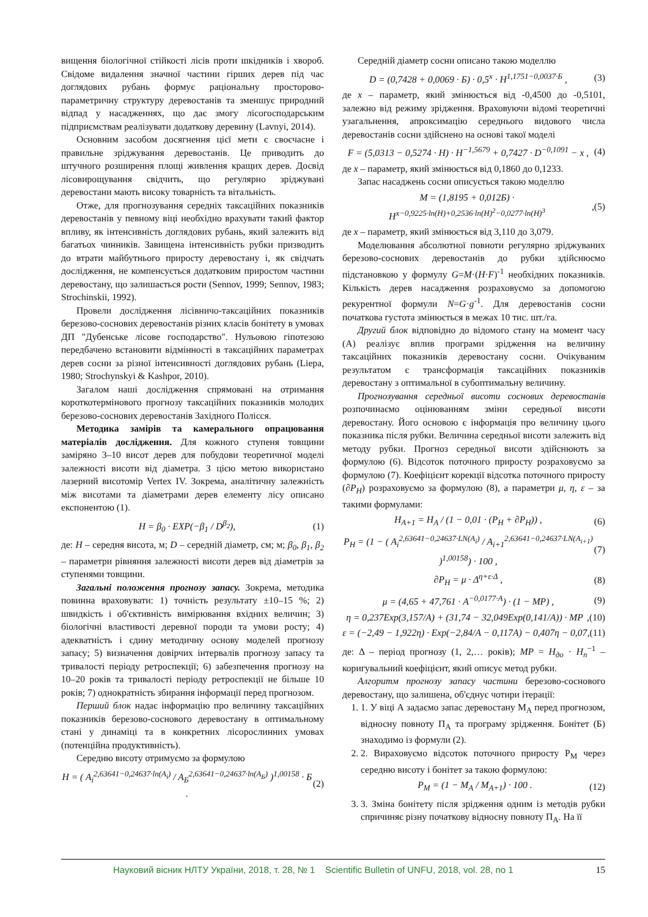вищення біологічної стійкості лісів проти шкідників і хвороб. Свідоме видалення значної частини гірших дерев під час доглядових рубань формує раціональну просторово-параметричну структуру деревостанів та зменшує природний відпад у насадженнях, що дає змогу лісогосподарським підприємствам реалізувати додаткову деревину (Lavnyi, 2014).
Основним засобом досягнення цієї мети є своєчасне і правильне зріджування деревостанів. Це приводить до штучного розширення площі живлення кращих дерев. Досвід лісовирощування свідчить, що регулярно зріджувані деревостани мають високу товарність та вітальність.
Отже, для прогнозування середніх таксаційних показників деревостанів у певному віці необхідно врахувати такий фактор впливу, як інтенсивність доглядових рубань, який залежить від багатьох чинників. Завищена інтенсивність рубки призводить до втрати майбутнього приросту деревостану і, як свідчать дослідження, не компенсується додатковим приростом частини деревостану, що залишається рости (Sennov, 1999; Sennov, 1983; Strochinskii, 1992).
Провели дослідження лісівничо-таксаційних показників березово-соснових деревостанів різних класів бонітету в умовах ДП "Дубенське лісове господарство". Нульовою гіпотезою передбачено встановити відмінності в таксаційних параметрах дерев сосни за різної інтенсивності доглядових рубань (Liepa, 1980; Strochynskyi & Kashpor, 2010).
Загалом наші дослідження спрямовані на отримання короткотермінового прогнозу таксаційних показників молодих березово-соснових деревостанів Західного Полісся.
Методика замірів та камерального опрацювання матеріалів дослідження. Для кожного ступеня товщини заміряно 3–10 висот дерев для побудови теоретичної моделі залежності висоти від діаметра. З цією метою використано лазерний висотомір Vertex IV. Зокрема, аналітичну залежність між висотами та діаметрами дерев елементу лісу описано експонентою (1).
H = β<sub>0</sub> · EXP(−β<sub>1</sub> / D<sup>β<sub>2</sub></sup>), (1)
де: H – середня висота, м; D – середній діаметр, см; м; β<sub>0</sub>, β<sub>1</sub>, β<sub>2</sub> – параметри рівняння залежності висоти дерев від діаметрів за ступенями товщини.
Загальні положення прогнозу запасу. Зокрема, методика повинна враховувати: 1) точність результату ±10–15 %; 2) швидкість і об'єктивність вимірювання вхідних величин; 3) біологічні властивості деревної породи та умови росту; 4) адекватність і єдину методичну основу моделей прогнозу запасу; 5) визначення довірчих інтервалів прогнозу запасу та тривалості періоду ретроспекції; 6) забезпечення прогнозу на 10–20 років та тривалості періоду ретроспекції не більше 10 років; 7) однократність збирання інформації перед прогнозом.
Перший блок надає інформацію про величину таксаційних показників березово-соснового деревостану в оптимальному стані у динаміці та в конкретних лісорослинних умовах (потенційна продуктивність).
Середню висоту отримуємо за формулою
H = ( A<sub>i</sub><sup>2,63641−0,24637·ln(A<sub>i</sub>)</sup> / A<sub>Б</sub><sup>2,63641−0,24637·ln(A<sub>Б</sub>)</sup> )<sup>1,00158</sup> · Б . (2)
Середній діаметр сосни описано такою моделлю
D = (0,7428 + 0,0069 · Б) · 0,5<sup>x</sup> · H<sup>1,1751−0,0037·Б</sup> , (3)
де x – параметр, який змінюється від -0,4500 до -0,5101, залежно від режиму зрідження. Враховуючи відомі теоретичні узагальнення, апроксимацію середнього видового числа деревостанів сосни здійснено на основі такої моделі
F = (5,0313 − 0,5274 · H) · H<sup>−1,5679</sup> + 0,7427 · D<sup>−0,1091</sup> − x , (4)
де x – параметр, який змінюється від 0,1860 до 0,1233.
Запас насаджень сосни описується такою моделлю
M = (1,8195 + 0,012Б) · H<sup>x−0,9225·ln(H)+0,2536·ln(H)<sup>2</sup>−0,0277·ln(H)<sup>3</sup></sup>,(5)
де x – параметр, який змінюється від 3,110 до 3,079.
Моделювання абсолютної повноти регулярно зріджуваних березово-соснових деревостанів до рубки здійснюємо підстановкою у формулу G=M·(H·F)<sup>-1</sup> необхідних показників. Кількість дерев насадження розраховуємо за допомогою рекурентної формули N=G·g<sup>-1</sup>. Для деревостанів сосни початкова густота змінюється в межах 10 тис. шт./га.
Другий блок відповідно до відомого стану на момент часу (А) реалізує вплив програми зрідження на величину таксаційних показників деревостану сосни. Очікуваним результатом є трансформація таксаційних показників деревостану з оптимальної в субоптимальну величину.
Прогнозування середньої висоти соснових деревостанів розпочинаємо оцінюванням зміни середньої висоти деревостану. Його основою є інформація про величину цього показника після рубки. Величина середньої висоти залежить від методу рубки. Прогноз середньої висоти здійснюють за формулою (6). Відсоток поточного приросту розраховуємо за формулою (7). Коефіцієнт корекції відсотка поточного приросту (∂P<sub>H</sub>) розраховуємо за формулою (8), а параметри μ, η, ε – за такими формулами:
H<sub>A+1</sub> = H<sub>A</sub> / (1 − 0,01 · (P<sub>H</sub> + ∂P<sub>H</sub>)) , (6)
P<sub>H</sub> = (1 − ( A<sub>i</sub><sup>2,63641−0,24637·LN(A<sub>i</sub>)</sup> / A<sub>i+1</sub><sup>2,63641−0,24637·LN(A<sub>i+1</sub>)</sup> )<sup>1,00158</sup>) · 100 , (7)
∂P<sub>H</sub> = μ · Δ<sup>η+ε·Δ</sup> , (8)
μ = (4,65 + 47,761 · A<sup>−0,0177·A</sup>) · (1 − MP) , (9)
η = 0,237Exp(3,157/A) + (31,74 − 32,049Exp(0,141/A)) · MP,(10)
ε = (−2,49 − 1,922η) · Exp(−2,84/A − 0,117A) − 0,407η − 0,07,(11)
де: Δ – період прогнозу (1, 2,… років); MP = H<sub>до</sub> · H<sub>n</sub><sup>−1</sup> – коригувальний коефіцієнт, який описує метод рубки.
Алгоритм прогнозу запасу частини березово-соснового деревостану, що залишена, об'єднує чотири ітерації:
1. 1. У віці А задаємо запас деревостану М<sub>А</sub> перед прогнозом, відносну повноту П<sub>А</sub> та програму зрідження. Бонітет (Б) знаходимо із формули (2).
2. 2. Вираховуємо відсоток поточного приросту Р<sub>М</sub> через середню висоту і бонітет за такою формулою:
P<sub>M</sub> = (1 − M<sub>A</sub> / M<sub>A+1</sub>) · 100 . (12)
3. 3. Зміна бонітету після зрідження одним із методів рубки спричиняє різну початкову відносну повноту П<sub>А</sub>. На її
Науковий вісник НЛТУ України, 2018, т. 28, № 1 Scientific Bulletin of UNFU, 2018, vol. 28, no 1 15